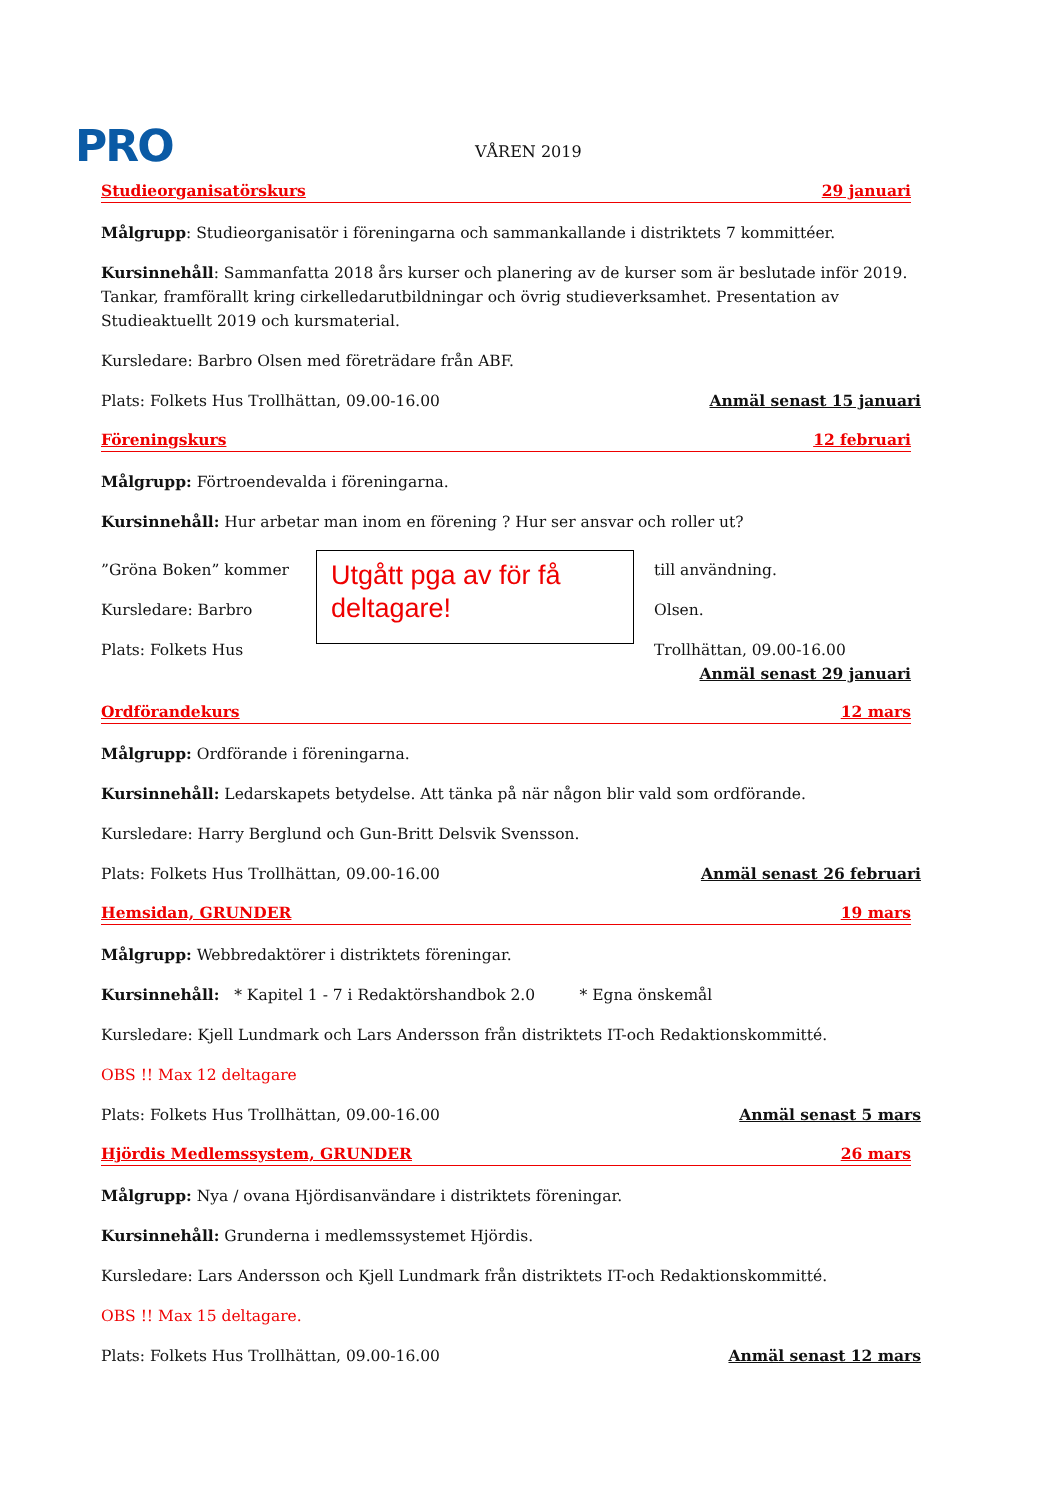PRO VÅREN 2019
Studieorganisatörskurs 29 januari
Målgrupp: Studieorganisatör i föreningarna och sammankallande i distriktets 7 kommittéer.
Kursinnehåll: Sammanfatta 2018 års kurser och planering av de kurser som är beslutade inför 2019. Tankar, framförallt kring cirkelledarutbildningar och övrig studieverksamhet. Presentation av Studieaktuellt 2019 och kursmaterial.
Kursledare: Barbro Olsen med företrädare från ABF.
Plats: Folkets Hus Trollhättan, 09.00-16.00 Anmäl senast 15 januari
Föreningskurs 12 februari
Målgrupp: Förtroendevalda i föreningarna.
Kursinnehåll: Hur arbetar man inom en förening ? Hur ser ansvar och roller ut?
”Gröna Boken” kommer
Kursledare: Barbro
Plats: Folkets Hus
Utgått pga av för få deltagare!
till användning.
Olsen.
Trollhättan, 09.00-16.00
Anmäl senast 29 januari
Ordförandekurs 12 mars
Målgrupp: Ordförande i föreningarna.
Kursinnehåll: Ledarskapets betydelse. Att tänka på när någon blir vald som ordförande.
Kursledare: Harry Berglund och Gun-Britt Delsvik Svensson.
Plats: Folkets Hus Trollhättan, 09.00-16.00 Anmäl senast 26 februari
Hemsidan, GRUNDER 19 mars
Målgrupp: Webbredaktörer i distriktets föreningar.
Kursinnehåll: * Kapitel 1 - 7 i Redaktörshandbok 2.0 * Egna önskemål
Kursledare: Kjell Lundmark och Lars Andersson från distriktets IT-och Redaktionskommitté.
OBS !! Max 12 deltagare
Plats: Folkets Hus Trollhättan, 09.00-16.00 Anmäl senast 5 mars
Hjördis Medlemssystem, GRUNDER 26 mars
Målgrupp: Nya / ovana Hjördisanvändare i distriktets föreningar.
Kursinnehåll: Grunderna i medlemssystemet Hjördis.
Kursledare: Lars Andersson och Kjell Lundmark från distriktets IT-och Redaktionskommitté.
OBS !! Max 15 deltagare.
Plats: Folkets Hus Trollhättan, 09.00-16.00 Anmäl senast 12 mars